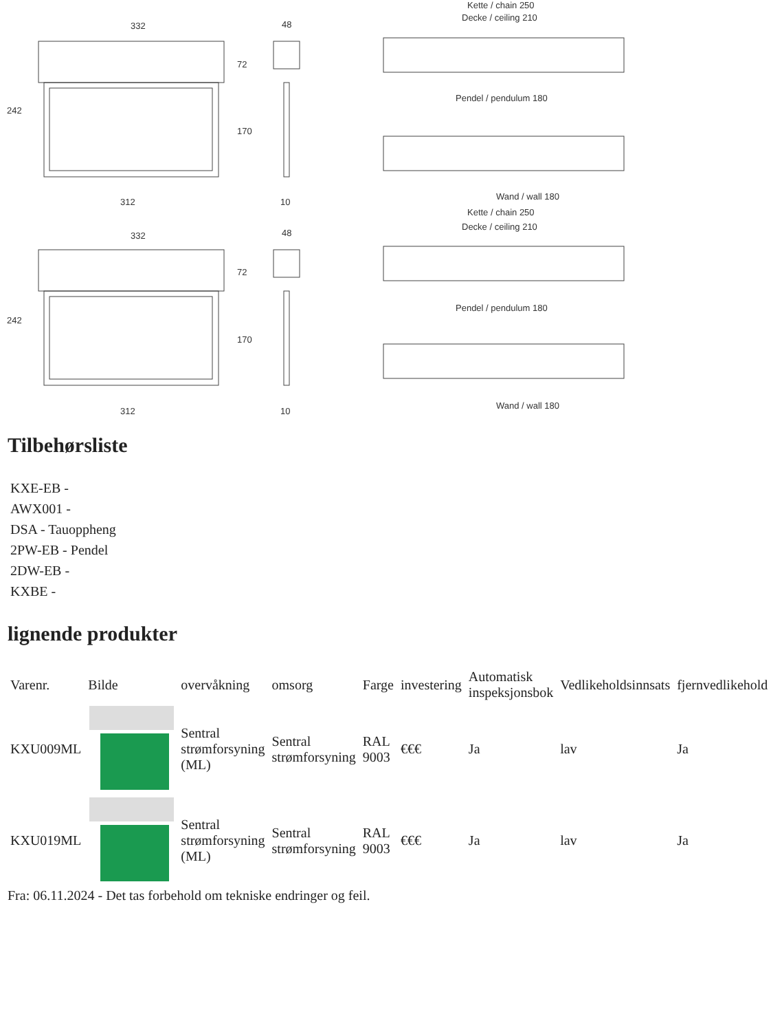332
48
242
72
170
312
10
Kette / chain 250
Decke / ceiling 210
Pendel / pendulum 180
Wand / wall 180
332
48
242
72
170
312
10
Kette / chain 250
Decke / ceiling 210
Pendel / pendulum 180
Wand / wall 180
Tilbehørsliste
KXE-EB -
AWX001 -
DSA - Tauoppheng
2PW-EB - Pendel
2DW-EB -
KXBE -
lignende produkter
| Varenr. | Bilde | overvåkning | omsorg | Farge | investering | Automatisk inspeksjonsbok | Vedlikeholdsinnsats | fjernvedlikehold |
| --- | --- | --- | --- | --- | --- | --- | --- | --- |
| KXU009ML | | Sentral strømforsyning (ML) | Sentral strømforsyning | RAL 9003 | €€€ | Ja | lav | Ja |
| KXU019ML | | Sentral strømforsyning (ML) | Sentral strømforsyning | RAL 9003 | €€€ | Ja | lav | Ja |
Fra: 06.11.2024 - Det tas forbehold om tekniske endringer og feil.